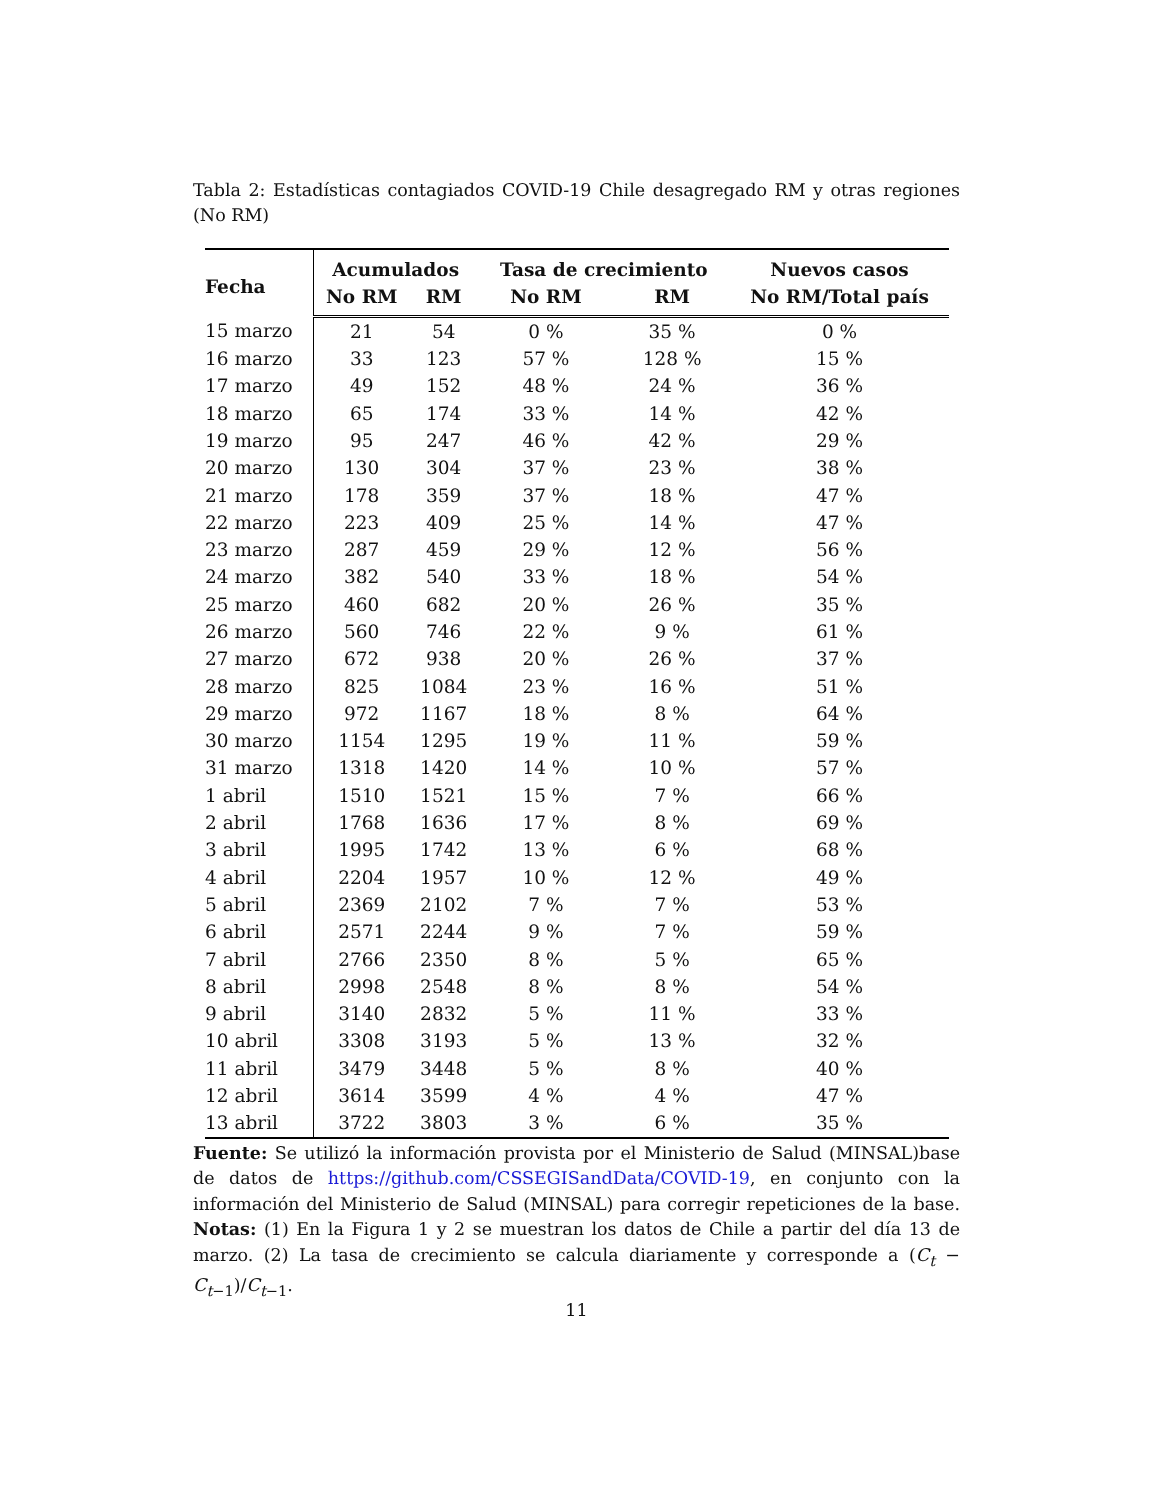Tabla 2: Estadísticas contagiados COVID-19 Chile desagregado RM y otras regiones (No RM)
| Fecha | Acumulados | | Tasa de crecimiento | | Nuevos casos |
| --- | --- | --- | --- | --- | --- |
| | No RM | RM | No RM | RM | No RM/Total país |
| 15 marzo | 21 | 54 | 0 % | 35 % | 0 % |
| 16 marzo | 33 | 123 | 57 % | 128 % | 15 % |
| 17 marzo | 49 | 152 | 48 % | 24 % | 36 % |
| 18 marzo | 65 | 174 | 33 % | 14 % | 42 % |
| 19 marzo | 95 | 247 | 46 % | 42 % | 29 % |
| 20 marzo | 130 | 304 | 37 % | 23 % | 38 % |
| 21 marzo | 178 | 359 | 37 % | 18 % | 47 % |
| 22 marzo | 223 | 409 | 25 % | 14 % | 47 % |
| 23 marzo | 287 | 459 | 29 % | 12 % | 56 % |
| 24 marzo | 382 | 540 | 33 % | 18 % | 54 % |
| 25 marzo | 460 | 682 | 20 % | 26 % | 35 % |
| 26 marzo | 560 | 746 | 22 % | 9 % | 61 % |
| 27 marzo | 672 | 938 | 20 % | 26 % | 37 % |
| 28 marzo | 825 | 1084 | 23 % | 16 % | 51 % |
| 29 marzo | 972 | 1167 | 18 % | 8 % | 64 % |
| 30 marzo | 1154 | 1295 | 19 % | 11 % | 59 % |
| 31 marzo | 1318 | 1420 | 14 % | 10 % | 57 % |
| 1 abril | 1510 | 1521 | 15 % | 7 % | 66 % |
| 2 abril | 1768 | 1636 | 17 % | 8 % | 69 % |
| 3 abril | 1995 | 1742 | 13 % | 6 % | 68 % |
| 4 abril | 2204 | 1957 | 10 % | 12 % | 49 % |
| 5 abril | 2369 | 2102 | 7 % | 7 % | 53 % |
| 6 abril | 2571 | 2244 | 9 % | 7 % | 59 % |
| 7 abril | 2766 | 2350 | 8 % | 5 % | 65 % |
| 8 abril | 2998 | 2548 | 8 % | 8 % | 54 % |
| 9 abril | 3140 | 2832 | 5 % | 11 % | 33 % |
| 10 abril | 3308 | 3193 | 5 % | 13 % | 32 % |
| 11 abril | 3479 | 3448 | 5 % | 8 % | 40 % |
| 12 abril | 3614 | 3599 | 4 % | 4 % | 47 % |
| 13 abril | 3722 | 3803 | 3 % | 6 % | 35 % |
Fuente: Se utilizó la información provista por el Ministerio de Salud (MINSAL)base de datos de https://github.com/CSSEGISandData/COVID-19, en conjunto con la información del Ministerio de Salud (MINSAL) para corregir repeticiones de la base. Notas: (1) En la Figura 1 y 2 se muestran los datos de Chile a partir del día 13 de marzo. (2) La tasa de crecimiento se calcula diariamente y corresponde a (C<sub>t</sub> − C<sub>t−1</sub>)/C<sub>t−1</sub>.
11